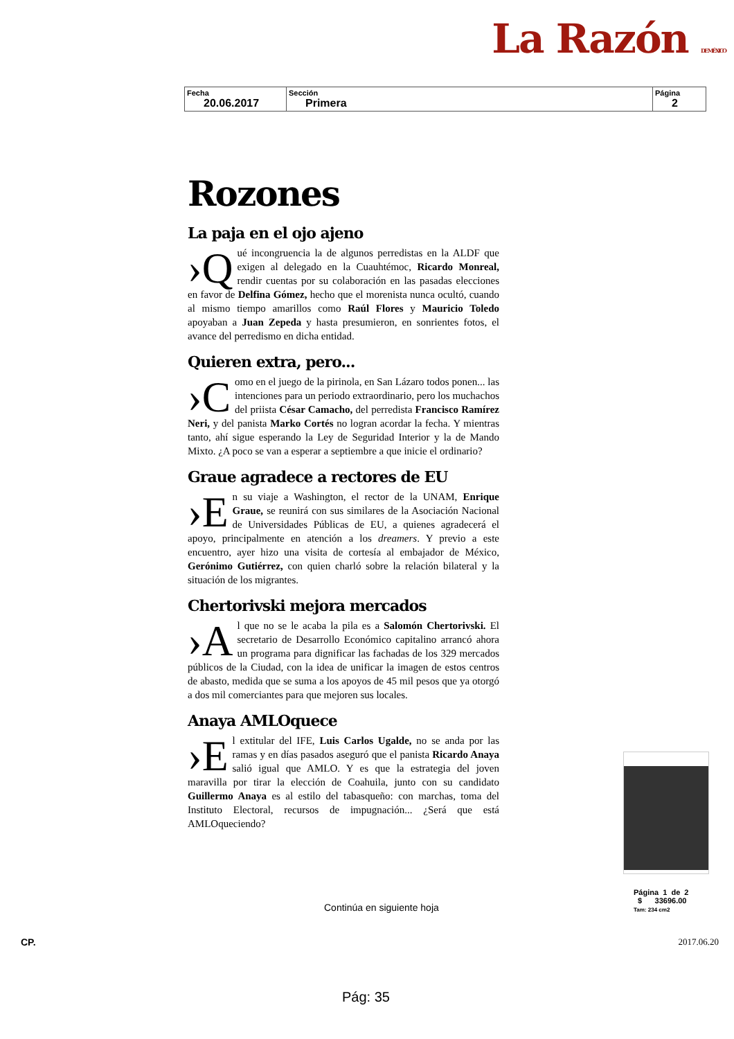La Razón DE MÉXICO
| Fecha 20.06.2017 | Sección Primera | Página 2 |
Rozones
La paja en el ojo ajeno
›Q ué incongruencia la de algunos perredistas en la ALDF que exigen al delegado en la Cuauhtémoc, Ricardo Monreal, rendir cuentas por su colaboración en las pasadas elecciones en favor de Delfina Gómez, hecho que el morenista nunca ocultó, cuando al mismo tiempo amarillos como Raúl Flores y Mauricio Toledo apoyaban a Juan Zepeda y hasta presumieron, en sonrientes fotos, el avance del perredismo en dicha entidad.
Quieren extra, pero...
›C omo en el juego de la pirinola, en San Lázaro todos ponen... las intenciones para un periodo extraordinario, pero los muchachos del priista César Camacho, del perredista Francisco Ramírez Neri, y del panista Marko Cortés no logran acordar la fecha. Y mientras tanto, ahí sigue esperando la Ley de Seguridad Interior y la de Mando Mixto. ¿A poco se van a esperar a septiembre a que inicie el ordinario?
Graue agradece a rectores de EU
›E n su viaje a Washington, el rector de la UNAM, Enrique Graue, se reunirá con sus similares de la Asociación Nacional de Universidades Públicas de EU, a quienes agradecerá el apoyo, principalmente en atención a los dreamers. Y previo a este encuentro, ayer hizo una visita de cortesía al embajador de México, Gerónimo Gutiérrez, con quien charló sobre la relación bilateral y la situación de los migrantes.
Chertorivski mejora mercados
›A l que no se le acaba la pila es a Salomón Chertorivski. El secretario de Desarrollo Económico capitalino arrancó ahora un programa para dignificar las fachadas de los 329 mercados públicos de la Ciudad, con la idea de unificar la imagen de estos centros de abasto, medida que se suma a los apoyos de 45 mil pesos que ya otorgó a dos mil comerciantes para que mejoren sus locales.
Anaya AMLOquece
›E l extitular del IFE, Luis Carlos Ugalde, no se anda por las ramas y en días pasados aseguró que el panista Ricardo Anaya salió igual que AMLO. Y es que la estrategia del joven maravilla por tirar la elección de Coahuila, junto con su candidato Guillermo Anaya es al estilo del tabasqueño: con marchas, toma del Instituto Electoral, recursos de impugnación... ¿Será que está AMLOqueciendo?
Página 1 de 2
$ 33696.00
Tam: 234 cm2
Continúa en siguiente hoja
CP. 2017.06.20
Pág: 35